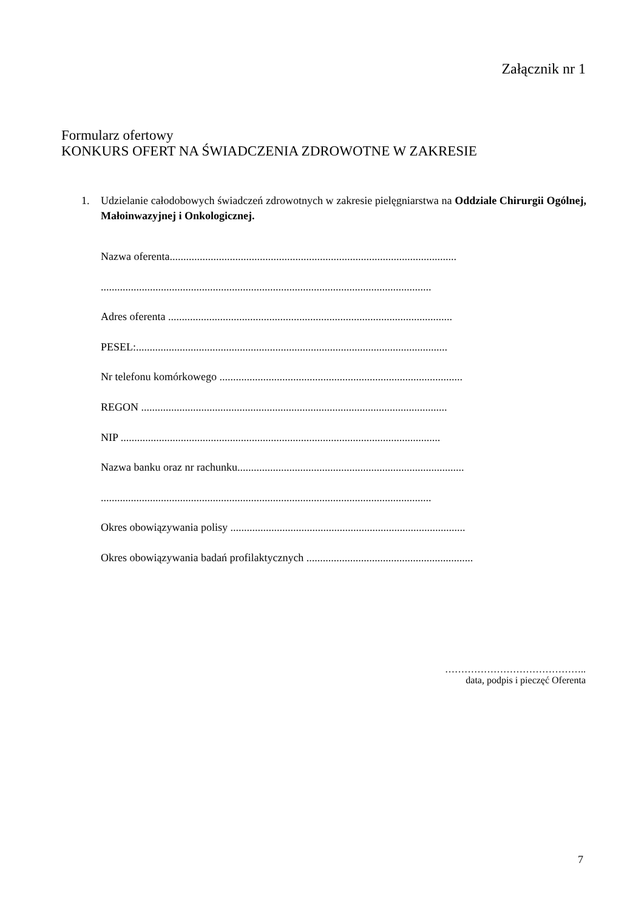Załącznik nr 1
Formularz ofertowy
KONKURS OFERT NA ŚWIADCZENIA ZDROWOTNE W ZAKRESIE
1. Udzielanie całodobowych świadczeń zdrowotnych w zakresie pielęgniarstwa na Oddziale Chirurgii Ogólnej, Małoinwazyjnej i Onkologicznej.
Nazwa oferenta.........................................................................................................
.........................................................................................................................
Adres oferenta ........................................................................................................
PESEL:..................................................................................................................
Nr telefonu komórkowego .........................................................................................
REGON ................................................................................................................
NIP .....................................................................................................................
Nazwa banku oraz nr rachunku...................................................................................
.........................................................................................................................
Okres obowiązywania polisy ......................................................................................
Okres obowiązywania badań profilaktycznych .............................................................
……………………………………..
data, podpis i pieczęć Oferenta
7